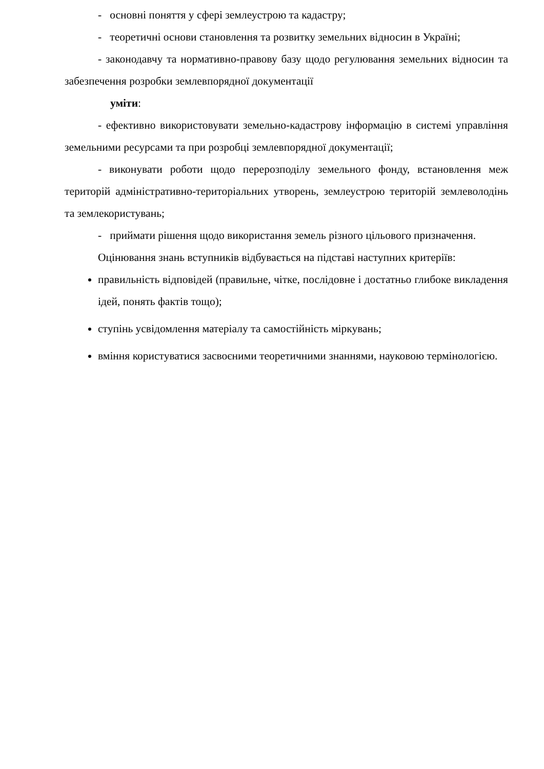- основні поняття у сфері землеустрою та кадастру;
- теоретичні основи становлення та розвитку земельних відносин в Україні;
- законодавчу та нормативно-правову базу щодо регулювання земельних відносин та забезпечення розробки землевпорядної документації
уміти:
- ефективно використовувати земельно-кадастрову інформацію в системі управління земельними ресурсами та при розробці землевпорядної документації;
- виконувати роботи щодо перерозподілу земельного фонду, встановлення меж територій адміністративно-територіальних утворень, землеустрою територій землеволодінь та землекористувань;
- приймати рішення щодо використання земель різного цільового призначення.
Оцінювання знань вступників відбувається на підставі наступних критеріїв:
правильність відповідей (правильне, чітке, послідовне і достатньо глибоке викладення ідей, понять фактів тощо);
ступінь усвідомлення матеріалу та самостійність міркувань;
вміння користуватися засвоєними теоретичними знаннями, науковою термінологією.